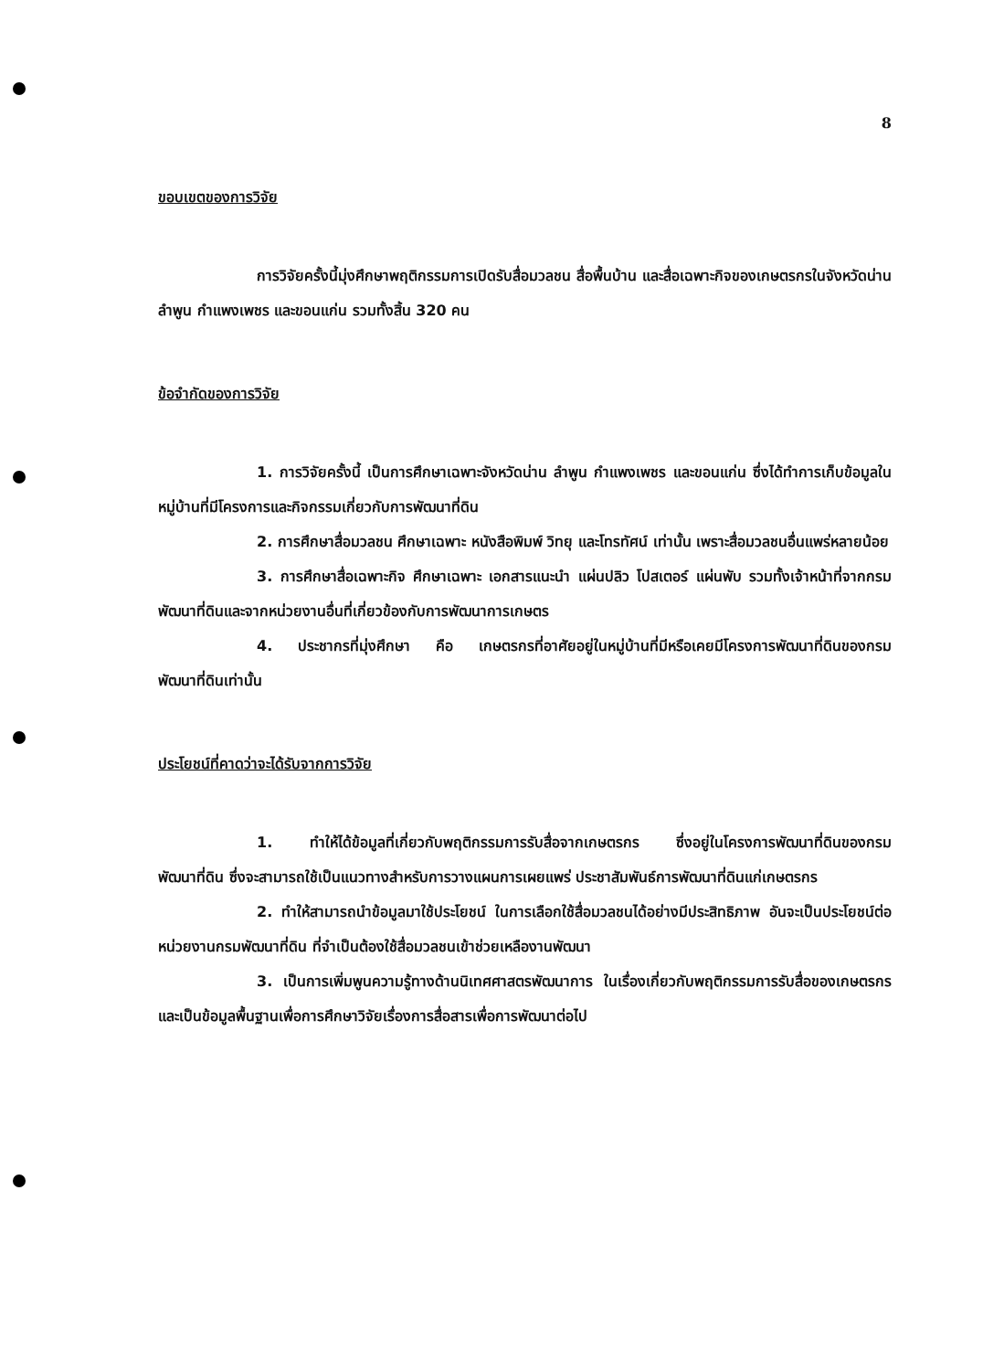8
ขอบเขตของการวิจัย
การวิจัยครั้งนี้มุ่งศึกษาพฤติกรรมการเปิดรับสื่อมวลชน สื่อพื้นบ้าน และสื่อเฉพาะกิจของเกษตรกรในจังหวัดน่าน ลำพูน กำแพงเพชร และขอนแก่น รวมทั้งสิ้น 320 คน
ข้อจำกัดของการวิจัย
1. การวิจัยครั้งนี้ เป็นการศึกษาเฉพาะจังหวัดน่าน ลำพูน กำแพงเพชร และขอนแก่น ซึ่งได้ทำการเก็บข้อมูลในหมู่บ้านที่มีโครงการและกิจกรรมเกี่ยวกับการพัฒนาที่ดิน
2. การศึกษาสื่อมวลชน ศึกษาเฉพาะ หนังสือพิมพ์ วิทยุ และโทรทัศน์ เท่านั้น เพราะสื่อมวลชนอื่นแพร่หลายน้อย
3. การศึกษาสื่อเฉพาะกิจ ศึกษาเฉพาะ เอกสารแนะนำ แผ่นปลิว โปสเตอร์ แผ่นพับ รวมทั้งเจ้าหน้าที่จากกรมพัฒนาที่ดินและจากหน่วยงานอื่นที่เกี่ยวข้องกับการพัฒนาการเกษตร
4. ประชากรที่มุ่งศึกษา คือ เกษตรกรที่อาศัยอยู่ในหมู่บ้านที่มีหรือเคยมีโครงการพัฒนาที่ดินของกรมพัฒนาที่ดินเท่านั้น
ประโยชน์ที่คาดว่าจะได้รับจากการวิจัย
1. ทำให้ได้ข้อมูลที่เกี่ยวกับพฤติกรรมการรับสื่อจากเกษตรกร ซึ่งอยู่ในโครงการพัฒนาที่ดินของกรมพัฒนาที่ดิน ซึ่งจะสามารถใช้เป็นแนวทางสำหรับการวางแผนการเผยแพร่ ประชาสัมพันธ์การพัฒนาที่ดินแก่เกษตรกร
2. ทำให้สามารถนำข้อมูลมาใช้ประโยชน์ ในการเลือกใช้สื่อมวลชนได้อย่างมีประสิทธิภาพ อันจะเป็นประโยชน์ต่อหน่วยงานกรมพัฒนาที่ดิน ที่จำเป็นต้องใช้สื่อมวลชนเข้าช่วยเหลืองานพัฒนา
3. เป็นการเพิ่มพูนความรู้ทางด้านนิเทศศาสตรพัฒนาการ ในเรื่องเกี่ยวกับพฤติกรรมการรับสื่อของเกษตรกร และเป็นข้อมูลพื้นฐานเพื่อการศึกษาวิจัยเรื่องการสื่อสารเพื่อการพัฒนาต่อไป